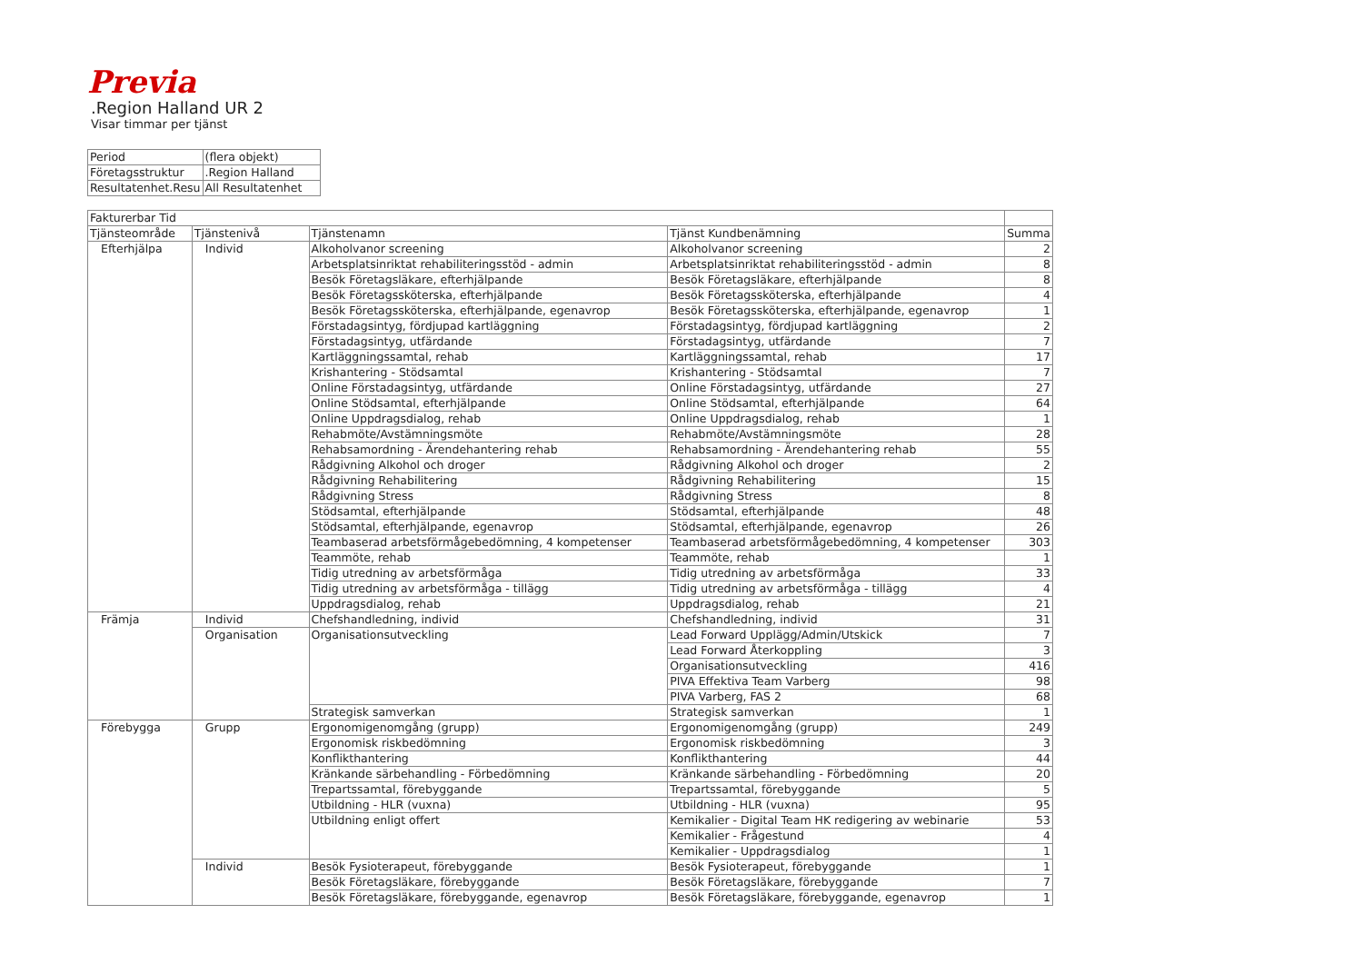Previa
.Region Halland UR 2
Visar timmar per tjänst
| Period | (flera objekt) |
| Företagsstruktur | .Region Halland |
| Resultatenhet.Resu | All Resultatenhet |
| Fakturerbar Tid | | | | |
| Tjänsteområde | Tjänstenivå | Tjänstenamn | Tjänst Kundbenämning | Summa |
| Efterhjälpa | Individ | Alkoholvanor screening | Alkoholvanor screening | 2 |
| | | Arbetsplatsinriktat rehabiliteringsstöd - admin | Arbetsplatsinriktat rehabiliteringsstöd - admin | 8 |
| | | Besök Företagsläkare, efterhjälpande | Besök Företagsläkare, efterhjälpande | 8 |
| | | Besök Företagssköterska, efterhjälpande | Besök Företagssköterska, efterhjälpande | 4 |
| | | Besök Företagssköterska, efterhjälpande, egenavrop | Besök Företagssköterska, efterhjälpande, egenavrop | 1 |
| | | Förstadagsintyg, fördjupad kartläggning | Förstadagsintyg, fördjupad kartläggning | 2 |
| | | Förstadagsintyg, utfärdande | Förstadagsintyg, utfärdande | 7 |
| | | Kartläggningssamtal, rehab | Kartläggningssamtal, rehab | 17 |
| | | Krishantering - Stödsamtal | Krishantering - Stödsamtal | 7 |
| | | Online Förstadagsintyg, utfärdande | Online Förstadagsintyg, utfärdande | 27 |
| | | Online Stödsamtal, efterhjälpande | Online Stödsamtal, efterhjälpande | 64 |
| | | Online Uppdragsdialog, rehab | Online Uppdragsdialog, rehab | 1 |
| | | Rehabmöte/Avstämningsmöte | Rehabmöte/Avstämningsmöte | 28 |
| | | Rehabsamordning - Ärendehantering rehab | Rehabsamordning - Ärendehantering rehab | 55 |
| | | Rådgivning Alkohol och droger | Rådgivning Alkohol och droger | 2 |
| | | Rådgivning Rehabilitering | Rådgivning Rehabilitering | 15 |
| | | Rådgivning Stress | Rådgivning Stress | 8 |
| | | Stödsamtal, efterhjälpande | Stödsamtal, efterhjälpande | 48 |
| | | Stödsamtal, efterhjälpande, egenavrop | Stödsamtal, efterhjälpande, egenavrop | 26 |
| | | Teambaserad arbetsförmågebedömning, 4 kompetenser | Teambaserad arbetsförmågebedömning, 4 kompetenser | 303 |
| | | Teammöte, rehab | Teammöte, rehab | 1 |
| | | Tidig utredning av arbetsförmåga | Tidig utredning av arbetsförmåga | 33 |
| | | Tidig utredning av arbetsförmåga - tillägg | Tidig utredning av arbetsförmåga - tillägg | 4 |
| | | Uppdragsdialog, rehab | Uppdragsdialog, rehab | 21 |
| Främja | Individ | Chefshandledning, individ | Chefshandledning, individ | 31 |
| | Organisation | Organisationsutveckling | Lead Forward Upplägg/Admin/Utskick | 7 |
| | | | Lead Forward Återkoppling | 3 |
| | | | Organisationsutveckling | 416 |
| | | | PIVA Effektiva Team Varberg | 98 |
| | | | PIVA Varberg, FAS 2 | 68 |
| | | Strategisk samverkan | Strategisk samverkan | 1 |
| Förebygga | Grupp | Ergonomigenomgång (grupp) | Ergonomigenomgång (grupp) | 249 |
| | | Ergonomisk riskbedömning | Ergonomisk riskbedömning | 3 |
| | | Konflikthantering | Konflikthantering | 44 |
| | | Kränkande särbehandling - Förbedömning | Kränkande särbehandling - Förbedömning | 20 |
| | | Trepartssamtal, förebyggande | Trepartssamtal, förebyggande | 5 |
| | | Utbildning - HLR (vuxna) | Utbildning - HLR (vuxna) | 95 |
| | | Utbildning enligt offert | Kemikalier - Digital Team HK redigering av webinarie | 53 |
| | | | Kemikalier - Frågestund | 4 |
| | | | Kemikalier - Uppdragsdialog | 1 |
| | Individ | Besök Fysioterapeut, förebyggande | Besök Fysioterapeut, förebyggande | 1 |
| | | Besök Företagsläkare, förebyggande | Besök Företagsläkare, förebyggande | 7 |
| | | Besök Företagsläkare, förebyggande, egenavrop | Besök Företagsläkare, förebyggande, egenavrop | 1 |